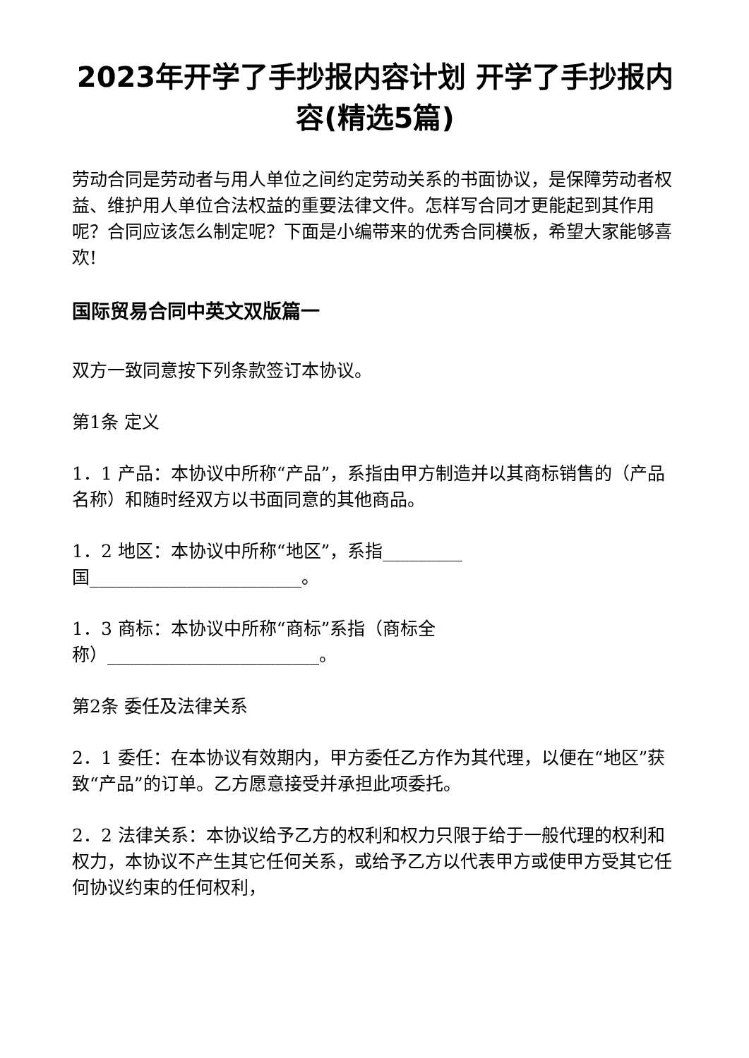2023年开学了手抄报内容计划 开学了手抄报内容(精选5篇)
劳动合同是劳动者与用人单位之间约定劳动关系的书面协议，是保障劳动者权益、维护用人单位合法权益的重要法律文件。怎样写合同才更能起到其作用呢？合同应该怎么制定呢？下面是小编带来的优秀合同模板，希望大家能够喜欢!
国际贸易合同中英文双版篇一
双方一致同意按下列条款签订本协议。
第1条 定义
1．1 产品：本协议中所称“产品”，系指由甲方制造并以其商标销售的（产品名称）和随时经双方以书面同意的其他商品。
1．2 地区：本协议中所称“地区”，系指_________
国________________________。
1．3 商标：本协议中所称“商标”系指（商标全
称）________________________。
第2条 委任及法律关系
2．1 委任：在本协议有效期内，甲方委任乙方作为其代理，以便在“地区”获致“产品”的订单。乙方愿意接受并承担此项委托。
2．2 法律关系：本协议给予乙方的权利和权力只限于给于一般代理的权利和权力，本协议不产生其它任何关系，或给予乙方以代表甲方或使甲方受其它任何协议约束的任何权利，